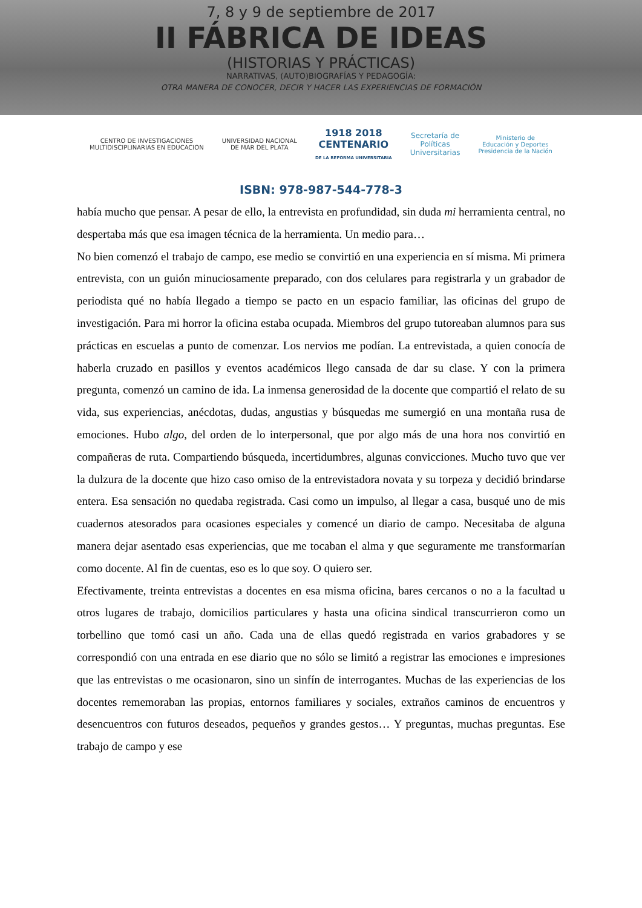7, 8 y 9 de septiembre de 2017
II FÁBRICA DE IDEAS
(HISTORIAS Y PRÁCTICAS)
NARRATIVAS, (AUTO)BIOGRAFÍAS Y PEDAGOGÍA:
OTRA MANERA DE CONOCER, DECIR Y HACER LAS EXPERIENCIAS DE FORMACIÓN
CENTRO DE INVESTIGACIONES
MULTIDISCIPLINARIAS EN EDUCACION
UNIVERSIDAD NACIONAL
DE MAR DEL PLATA
1918 2018
CENTENARIO
DE LA REFORMA UNIVERSITARIA
Secretaría de
Políticas
Universitarias
Ministerio de
Educación y Deportes
Presidencia de la Nación
ISBN: 978-987-544-778-3
había mucho que pensar. A pesar de ello, la entrevista en profundidad, sin duda mi herramienta central, no despertaba más que esa imagen técnica de la herramienta. Un medio para…
No bien comenzó el trabajo de campo, ese medio se convirtió en una experiencia en sí misma. Mi primera entrevista, con un guión minuciosamente preparado, con dos celulares para registrarla y un grabador de periodista qué no había llegado a tiempo se pacto en un espacio familiar, las oficinas del grupo de investigación. Para mi horror la oficina estaba ocupada. Miembros del grupo tutoreaban alumnos para sus prácticas en escuelas a punto de comenzar. Los nervios me podían. La entrevistada, a quien conocía de haberla cruzado en pasillos y eventos académicos llego cansada de dar su clase. Y con la primera pregunta, comenzó un camino de ida. La inmensa generosidad de la docente que compartió el relato de su vida, sus experiencias, anécdotas, dudas, angustias y búsquedas me sumergió en una montaña rusa de emociones. Hubo algo, del orden de lo interpersonal, que por algo más de una hora nos convirtió en compañeras de ruta. Compartiendo búsqueda, incertidumbres, algunas convicciones. Mucho tuvo que ver la dulzura de la docente que hizo caso omiso de la entrevistadora novata y su torpeza y decidió brindarse entera. Esa sensación no quedaba registrada. Casi como un impulso, al llegar a casa, busqué uno de mis cuadernos atesorados para ocasiones especiales y comencé un diario de campo. Necesitaba de alguna manera dejar asentado esas experiencias, que me tocaban el alma y que seguramente me transformarían como docente. Al fin de cuentas, eso es lo que soy. O quiero ser.
Efectivamente, treinta entrevistas a docentes en esa misma oficina, bares cercanos o no a la facultad u otros lugares de trabajo, domicilios particulares y hasta una oficina sindical transcurrieron como un torbellino que tomó casi un año. Cada una de ellas quedó registrada en varios grabadores y se correspondió con una entrada en ese diario que no sólo se limitó a registrar las emociones e impresiones que las entrevistas o me ocasionaron, sino un sinfín de interrogantes. Muchas de las experiencias de los docentes rememoraban las propias, entornos familiares y sociales, extraños caminos de encuentros y desencuentros con futuros deseados, pequeños y grandes gestos… Y preguntas, muchas preguntas. Ese trabajo de campo y ese